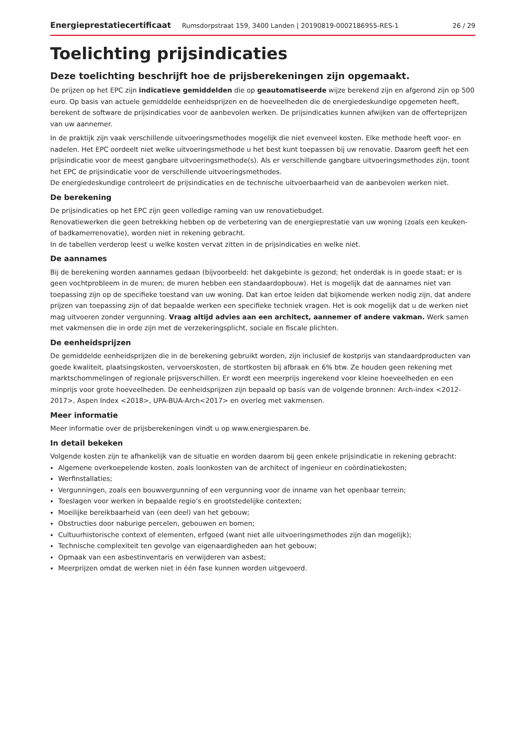Energieprestatiecertificaat Rumsdorpstraat 159, 3400 Landen | 20190819-0002186955-RES-1 26 / 29
Toelichting prijsindicaties
Deze toelichting beschrijft hoe de prijsberekeningen zijn opgemaakt.
De prijzen op het EPC zijn indicatieve gemiddelden die op geautomatiseerde wijze berekend zijn en afgerond zijn op 500 euro. Op basis van actuele gemiddelde eenheidsprijzen en de hoeveelheden die de energiedeskundige opgemeten heeft, berekent de software de prijsindicaties voor de aanbevolen werken. De prijsindicaties kunnen afwijken van de offerteprijzen van uw aannemer.
In de praktijk zijn vaak verschillende uitvoeringsmethodes mogelijk die niet evenveel kosten. Elke methode heeft voor- en nadelen. Het EPC oordeelt niet welke uitvoeringsmethode u het best kunt toepassen bij uw renovatie. Daarom geeft het een prijsindicatie voor de meest gangbare uitvoeringsmethode(s). Als er verschillende gangbare uitvoeringsmethodes zijn, toont het EPC de prijsindicatie voor de verschillende uitvoeringsmethodes.
De energiedeskundige controleert de prijsindicaties en de technische uitvoerbaarheid van de aanbevolen werken niet.
De berekening
De prijsindicaties op het EPC zijn geen volledige raming van uw renovatiebudget.
Renovatiewerken die geen betrekking hebben op de verbetering van de energieprestatie van uw woning (zoals een keuken- of badkamerrenovatie), worden niet in rekening gebracht.
In de tabellen verderop leest u welke kosten vervat zitten in de prijsindicaties en welke niet.
De aannames
Bij de berekening worden aannames gedaan (bijvoorbeeld: het dakgebinte is gezond; het onderdak is in goede staat; er is geen vochtprobleem in de muren; de muren hebben een standaardopbouw). Het is mogelijk dat de aannames niet van toepassing zijn op de specifieke toestand van uw woning. Dat kan ertoe leiden dat bijkomende werken nodig zijn, dat andere prijzen van toepassing zijn of dat bepaalde werken een specifieke techniek vragen. Het is ook mogelijk dat u de werken niet mag uitvoeren zonder vergunning. Vraag altijd advies aan een architect, aannemer of andere vakman. Werk samen met vakmensen die in orde zijn met de verzekeringsplicht, sociale en fiscale plichten.
De eenheidsprijzen
De gemiddelde eenheidsprijzen die in de berekening gebruikt worden, zijn inclusief de kostprijs van standaardproducten van goede kwaliteit, plaatsingskosten, vervoerskosten, de stortkosten bij afbraak en 6% btw. Ze houden geen rekening met marktschommelingen of regionale prijsverschillen. Er wordt een meerprijs ingerekend voor kleine hoeveelheden en een minprijs voor grote hoeveelheden. De eenheidsprijzen zijn bepaald op basis van de volgende bronnen: Arch-index <2012-2017>, Aspen Index <2018>, UPA-BUA-Arch<2017> en overleg met vakmensen.
Meer informatie
Meer informatie over de prijsberekeningen vindt u op www.energiesparen.be.
In detail bekeken
Volgende kosten zijn te afhankelijk van de situatie en worden daarom bij geen enkele prijsindicatie in rekening gebracht:
Algemene overkoepelende kosten, zoals loonkosten van de architect of ingenieur en coördinatiekosten;
Werfinstallaties;
Vergunningen, zoals een bouwvergunning of een vergunning voor de inname van het openbaar terrein;
Toeslagen voor werken in bepaalde regio’s en grootstedelijke contexten;
Moeilijke bereikbaarheid van (een deel) van het gebouw;
Obstructies door naburige percelen, gebouwen en bomen;
Cultuurhistorische context of elementen, erfgoed (want niet alle uitvoeringsmethodes zijn dan mogelijk);
Technische complexiteit ten gevolge van eigenaardigheden aan het gebouw;
Opmaak van een asbestinventaris en verwijderen van asbest;
Meerprijzen omdat de werken niet in één fase kunnen worden uitgevoerd.